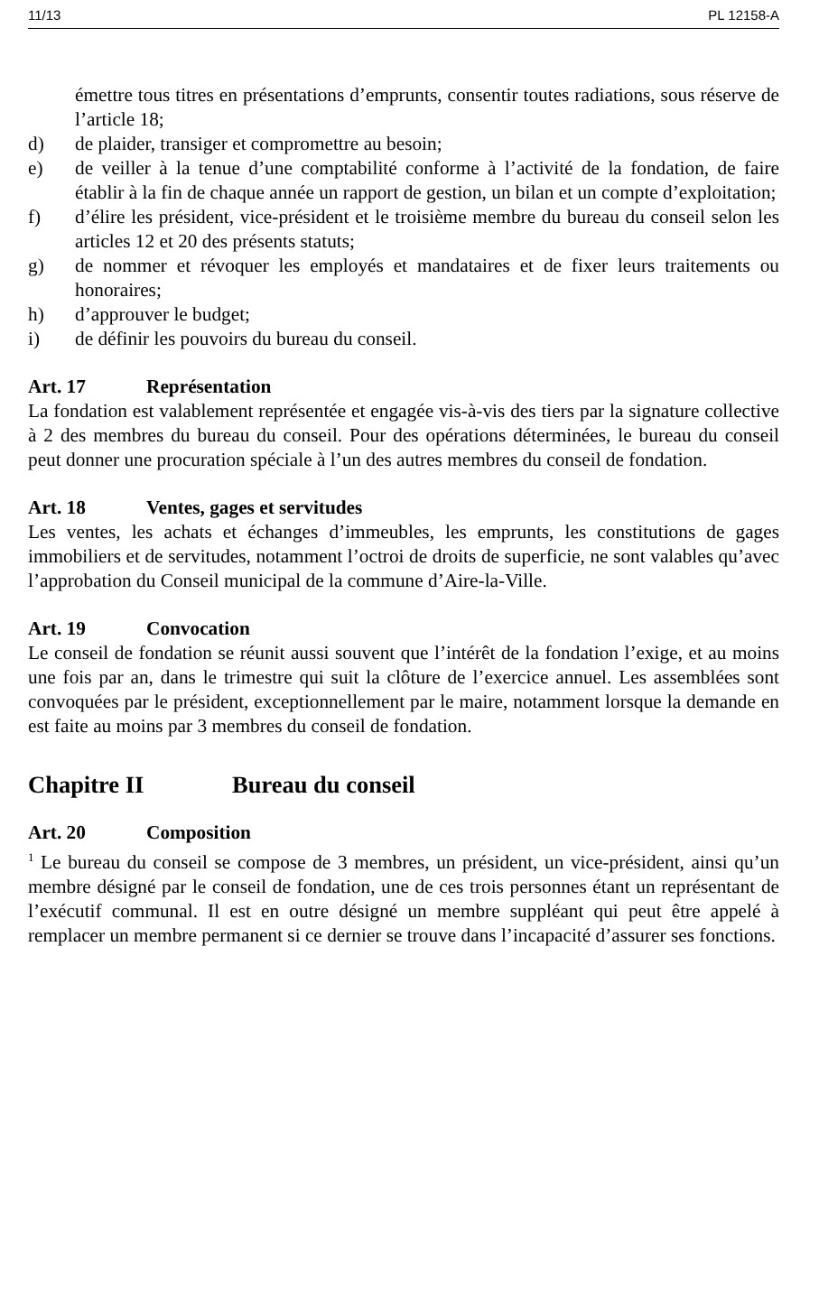11/13 PL 12158-A
émettre tous titres en présentations d’emprunts, consentir toutes radiations, sous réserve de l’article 18;
d) de plaider, transiger et compromettre au besoin;
e) de veiller à la tenue d’une comptabilité conforme à l’activité de la fondation, de faire établir à la fin de chaque année un rapport de gestion, un bilan et un compte d’exploitation;
f) d’élire les président, vice-président et le troisième membre du bureau du conseil selon les articles 12 et 20 des présents statuts;
g) de nommer et révoquer les employés et mandataires et de fixer leurs traitements ou honoraires;
h) d’approuver le budget;
i) de définir les pouvoirs du bureau du conseil.
Art. 17 Représentation
La fondation est valablement représentée et engagée vis-à-vis des tiers par la signature collective à 2 des membres du bureau du conseil. Pour des opérations déterminées, le bureau du conseil peut donner une procuration spéciale à l’un des autres membres du conseil de fondation.
Art. 18 Ventes, gages et servitudes
Les ventes, les achats et échanges d’immeubles, les emprunts, les constitutions de gages immobiliers et de servitudes, notamment l’octroi de droits de superficie, ne sont valables qu’avec l’approbation du Conseil municipal de la commune d’Aire-la-Ville.
Art. 19 Convocation
Le conseil de fondation se réunit aussi souvent que l’intérêt de la fondation l’exige, et au moins une fois par an, dans le trimestre qui suit la clôture de l’exercice annuel. Les assemblées sont convoquées par le président, exceptionnellement par le maire, notamment lorsque la demande en est faite au moins par 3 membres du conseil de fondation.
Chapitre II Bureau du conseil
Art. 20 Composition
<sup>1</sup> Le bureau du conseil se compose de 3 membres, un président, un vice-président, ainsi qu’un membre désigné par le conseil de fondation, une de ces trois personnes étant un représentant de l’exécutif communal. Il est en outre désigné un membre suppléant qui peut être appelé à remplacer un membre permanent si ce dernier se trouve dans l’incapacité d’assurer ses fonctions.